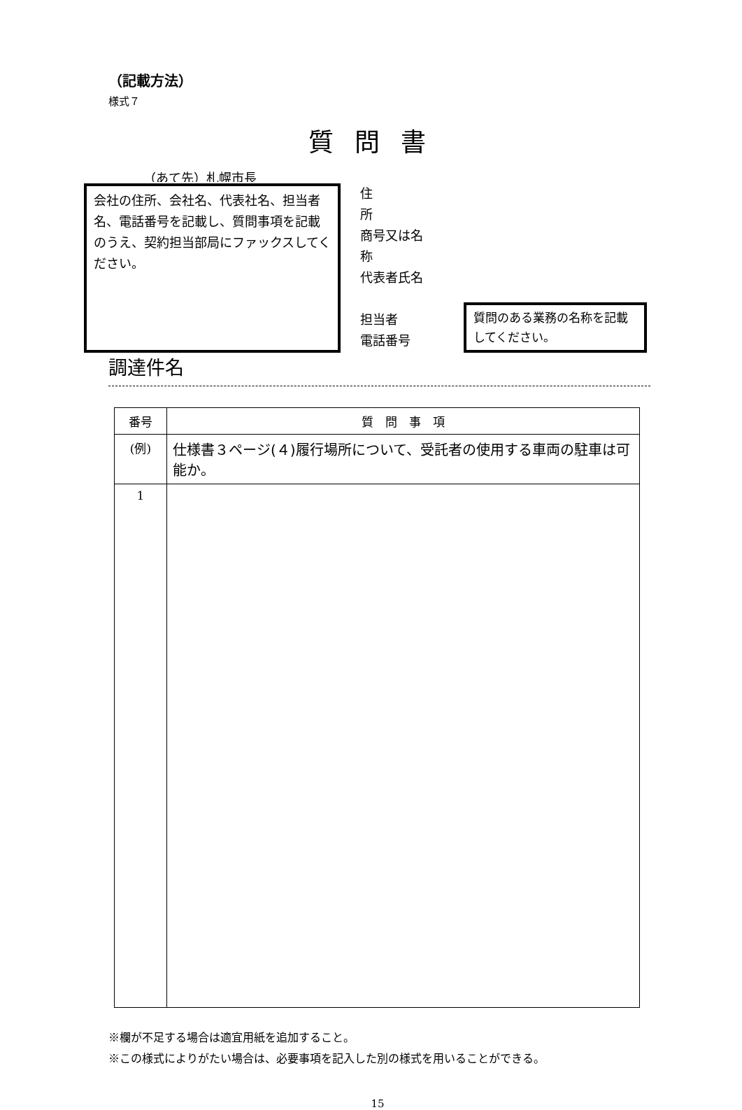（記載方法）
様式７
質問書
（あて先）札幌市長
会社の住所、会社名、代表社名、担当者名、電話番号を記載し、質問事項を記載のうえ、契約担当部局にファックスしてください。
住　　　　所
商号又は名称
代表者氏名
担当者
電話番号
質問のある業務の名称を記載してください。
調達件名
| 番号 | 質 問 事 項 |
| --- | --- |
| (例) | 仕様書３ページ(４)履行場所について、受託者の使用する車両の駐車は可能か。 |
| 1 | |
※欄が不足する場合は適宜用紙を追加すること。
※この様式によりがたい場合は、必要事項を記入した別の様式を用いることができる。
15